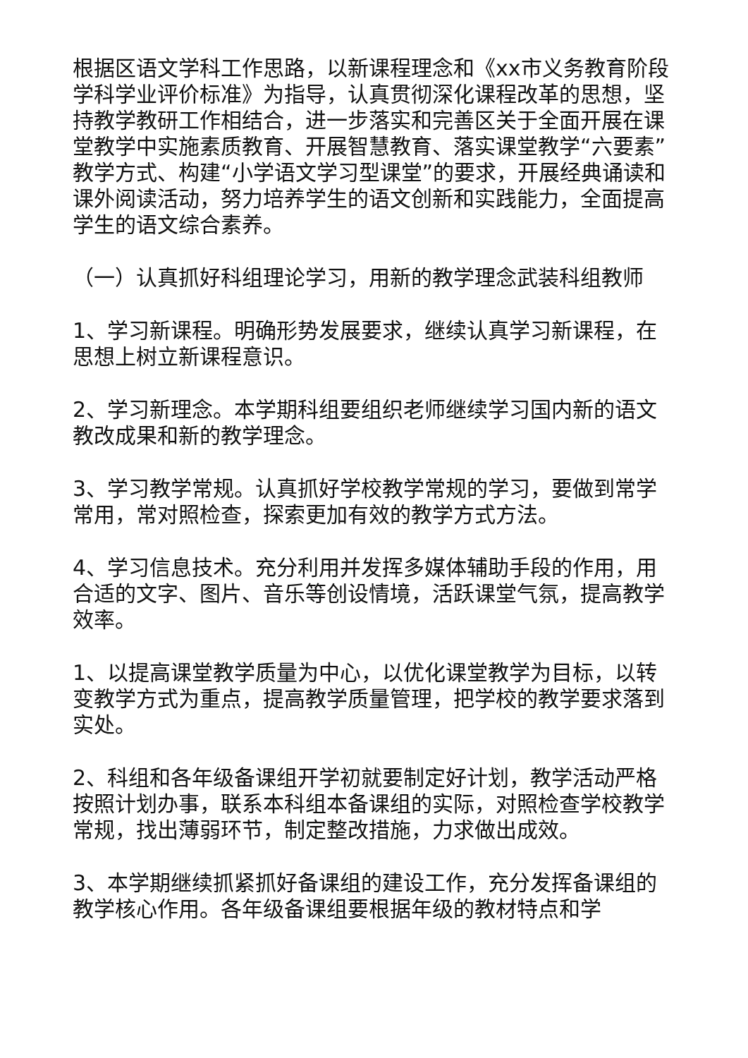根据区语文学科工作思路，以新课程理念和《xx市义务教育阶段学科学业评价标准》为指导，认真贯彻深化课程改革的思想，坚持教学教研工作相结合，进一步落实和完善区关于全面开展在课堂教学中实施素质教育、开展智慧教育、落实课堂教学“六要素”教学方式、构建“小学语文学习型课堂”的要求，开展经典诵读和课外阅读活动，努力培养学生的语文创新和实践能力，全面提高学生的语文综合素养。
（一）认真抓好科组理论学习，用新的教学理念武装科组教师
1、学习新课程。明确形势发展要求，继续认真学习新课程，在思想上树立新课程意识。
2、学习新理念。本学期科组要组织老师继续学习国内新的语文教改成果和新的教学理念。
3、学习教学常规。认真抓好学校教学常规的学习，要做到常学常用，常对照检查，探索更加有效的教学方式方法。
4、学习信息技术。充分利用并发挥多媒体辅助手段的作用，用合适的文字、图片、音乐等创设情境，活跃课堂气氛，提高教学效率。
1、以提高课堂教学质量为中心，以优化课堂教学为目标，以转变教学方式为重点，提高教学质量管理，把学校的教学要求落到实处。
2、科组和各年级备课组开学初就要制定好计划，教学活动严格按照计划办事，联系本科组本备课组的实际，对照检查学校教学常规，找出薄弱环节，制定整改措施，力求做出成效。
3、本学期继续抓紧抓好备课组的建设工作，充分发挥备课组的教学核心作用。各年级备课组要根据年级的教材特点和学